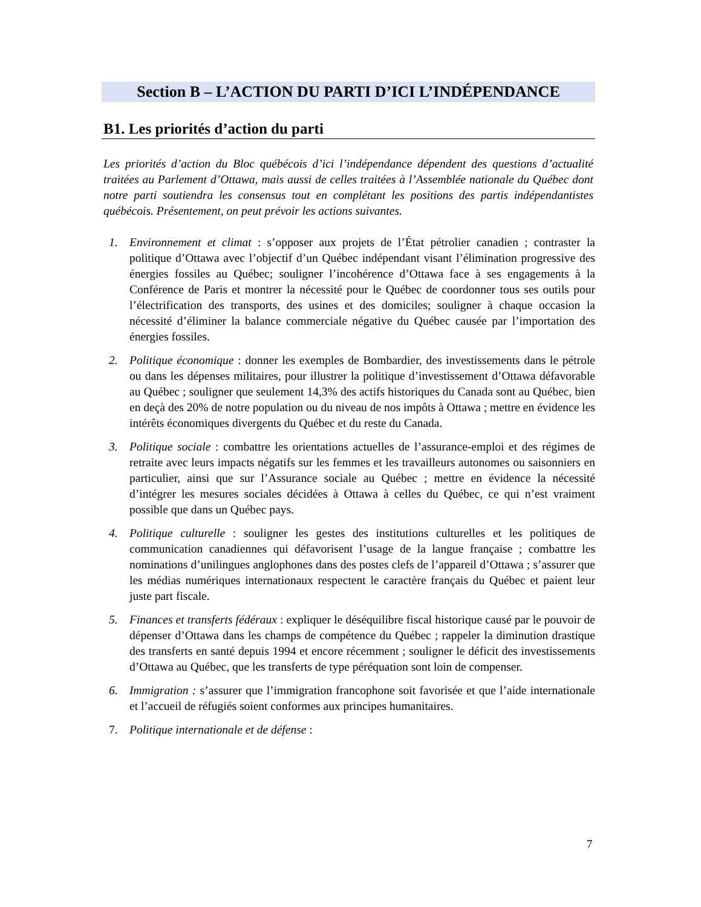Section B – L’ACTION DU PARTI D’ICI L’INDÉPENDANCE
B1. Les priorités d’action du parti
Les priorités d’action du Bloc québécois d’ici l’indépendance dépendent des questions d’actualité traitées au Parlement d’Ottawa, mais aussi de celles traitées à l’Assemblée nationale du Québec dont notre parti soutiendra les consensus tout en complétant les positions des partis indépendantistes québécois. Présentement, on peut prévoir les actions suivantes.
1. Environnement et climat : s’opposer aux projets de l’État pétrolier canadien ; contraster la politique d’Ottawa avec l’objectif d’un Québec indépendant visant l’élimination progressive des énergies fossiles au Québec; souligner l’incohérence d’Ottawa face à ses engagements à la Conférence de Paris et montrer la nécessité pour le Québec de coordonner tous ses outils pour l’électrification des transports, des usines et des domiciles; souligner à chaque occasion la nécessité d’éliminer la balance commerciale négative du Québec causée par l’importation des énergies fossiles.
2. Politique économique : donner les exemples de Bombardier, des investissements dans le pétrole ou dans les dépenses militaires, pour illustrer la politique d’investissement d’Ottawa défavorable au Québec ; souligner que seulement 14,3% des actifs historiques du Canada sont au Québec, bien en deçà des 20% de notre population ou du niveau de nos impôts à Ottawa ; mettre en évidence les intérêts économiques divergents du Québec et du reste du Canada.
3. Politique sociale : combattre les orientations actuelles de l’assurance-emploi et des régimes de retraite avec leurs impacts négatifs sur les femmes et les travailleurs autonomes ou saisonniers en particulier, ainsi que sur l’Assurance sociale au Québec ; mettre en évidence la nécessité d’intégrer les mesures sociales décidées à Ottawa à celles du Québec, ce qui n’est vraiment possible que dans un Québec pays.
4. Politique culturelle : souligner les gestes des institutions culturelles et les politiques de communication canadiennes qui défavorisent l’usage de la langue française ; combattre les nominations d’unilingues anglophones dans des postes clefs de l’appareil d’Ottawa ; s’assurer que les médias numériques internationaux respectent le caractère français du Québec et paient leur juste part fiscale.
5. Finances et transferts fédéraux : expliquer le déséquilibre fiscal historique causé par le pouvoir de dépenser d’Ottawa dans les champs de compétence du Québec ; rappeler la diminution drastique des transferts en santé depuis 1994 et encore récemment ; souligner le déficit des investissements d’Ottawa au Québec, que les transferts de type péréquation sont loin de compenser.
6. Immigration : s’assurer que l’immigration francophone soit favorisée et que l’aide internationale et l’accueil de réfugiés soient conformes aux principes humanitaires.
7. Politique internationale et de défense :
7